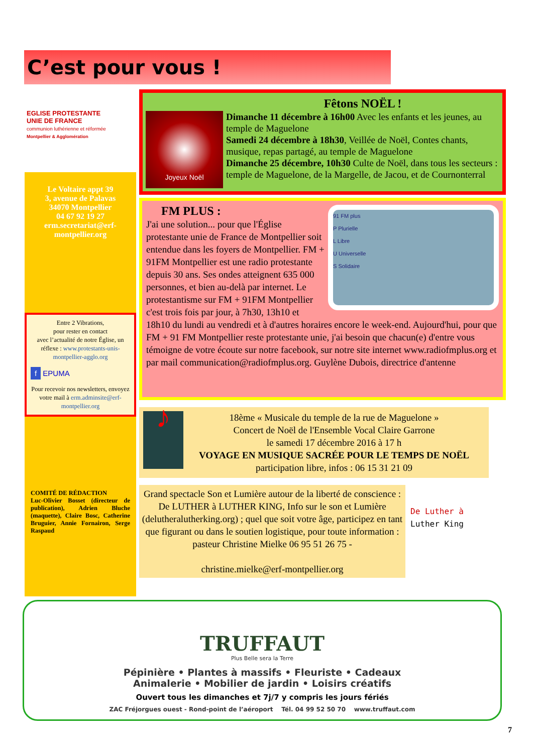C’est pour vous !
EGLISE PROTESTANTE
UNIE DE FRANCE
communion luthérienne et réformée
Montpellier & Agglomération
Le Voltaire appt 39
3, avenue de Palavas
34070 Montpellier
04 67 92 19 27
erm.secretariat@erf-montpellier.org
Entre 2 Vibrations,
pour rester en contact
avec l’actualité de notre Église, un réflexe : www.protestants-unis-montpellier-agglo.org
f EPUMA
Pour recevoir nos newsletters, envoyez votre mail à erm.adminsite@erf-montpellier.org
COMITÉ DE RÉDACTION
Luc-Olivier Bosset (directeur de publication), Adrien Bluche (maquette), Claire Bosc, Catherine Bruguier, Annie Fornairon, Serge Raspaud
Joyeux Noël
Fêtons NOËL !
Dimanche 11 décembre à 16h00 Avec les enfants et les jeunes, au temple de Maguelone
Samedi 24 décembre à 18h30, Veillée de Noël, Contes chants, musique, repas partagé, au temple de Maguelone
Dimanche 25 décembre, 10h30 Culte de Noël, dans tous les secteurs : temple de Maguelone, de la Margelle, de Jacou, et de Cournonterral
91 FM plus
P Plurielle
L Libre
U Universelle
S Solidaire
FM PLUS :
J'ai une solution... pour que l'Église protestante unie de France de Montpellier soit entendue dans les foyers de Montpellier. FM + 91FM Montpellier est une radio protestante depuis 30 ans. Ses ondes atteignent 635 000 personnes, et bien au-delà par internet. Le protestantisme sur FM + 91FM Montpellier c'est trois fois par jour, à 7h30, 13h10 et 18h10 du lundi au vendredi et à d'autres horaires encore le week-end. Aujourd'hui, pour que FM + 91 FM Montpellier reste protestante unie, j'ai besoin que chacun(e) d'entre vous témoigne de votre écoute sur notre facebook, sur notre site internet www.radiofmplus.org et par mail communication@radiofmplus.org. Guylène Dubois, directrice d'antenne
♪
18ème « Musicale du temple de la rue de Maguelone »
Concert de Noël de l'Ensemble Vocal Claire Garrone
le samedi 17 décembre 2016 à 17 h
VOYAGE EN MUSIQUE SACRÉE POUR LE TEMPS DE NOËL
participation libre, infos : 06 15 31 21 09
Grand spectacle Son et Lumière autour de la liberté de conscience : De LUTHER à LUTHER KING, Info sur le son et Lumière (delutheralutherking.org) ; quel que soit votre âge, participez en tant que figurant ou dans le soutien logistique, pour toute information : pasteur Christine Mielke 06 95 51 26 75 -
christine.mielke@erf-montpellier.org
De Luther à
Luther King
TRUFFAUT
Plus Belle sera la Terre
Pépinière • Plantes à massifs • Fleuriste • Cadeaux
Animalerie • Mobilier de jardin • Loisirs créatifs
Ouvert tous les dimanches et 7j/7 y compris les jours fériés
ZAC Fréjorgues ouest - Rond-point de l’aéroport Tél. 04 99 52 50 70 www.truffaut.com
7